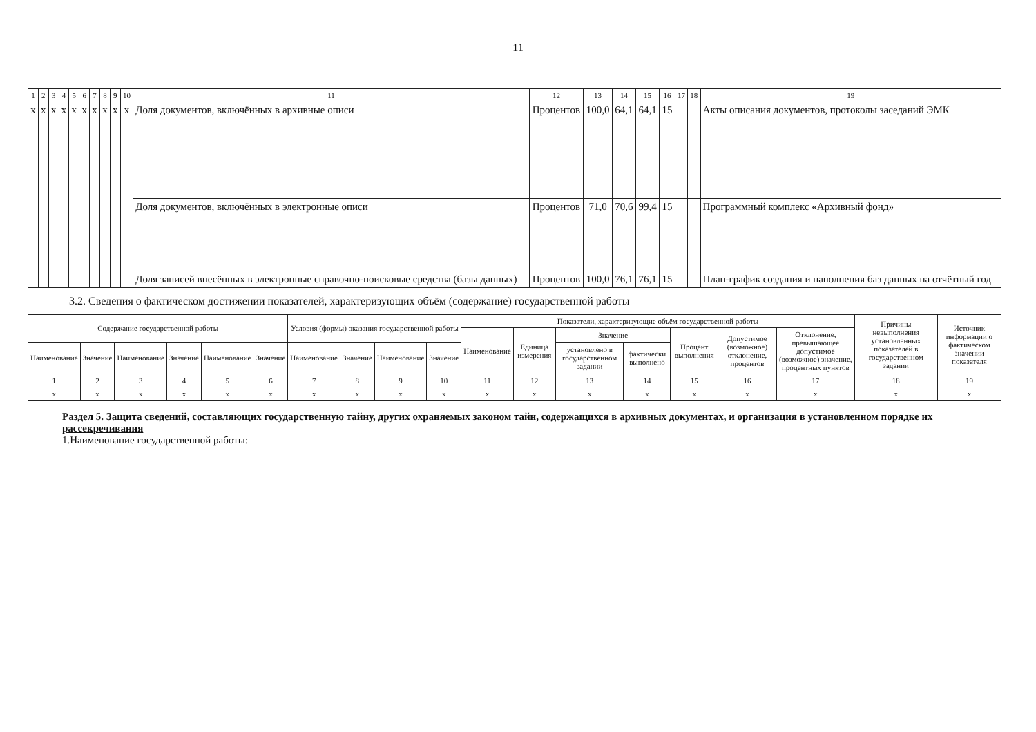11
| 1 | 2 | 3 | 4 | 5 | 6 | 7 | 8 | 9 | 10 | 11 | 12 | 13 | 14 | 15 | 16 | 17 | 18 | 19 |
| x | x | x | x | x | x | x | x | x | x | Доля документов, включённых в архивные описи | Процентов | 100,0 | 64,1 | 64,1 | 15 | | | Акты описания документов, протоколы заседаний ЭМК |
| | | | | | | | | | | Доля документов, включённых в электронные описи | Процентов | 71,0 | 70,6 | 99,4 | 15 | | | Программный комплекс «Архивный фонд» |
| | | | | | | | | | | Доля записей внесённых в электронные справочно-поисковые средства (базы данных) | Процентов | 100,0 | 76,1 | 76,1 | 15 | | | План-график создания и наполнения баз данных на отчётный год |
3.2. Сведения о фактическом достижении показателей, характеризующих объём (содержание) государственной работы
| Содержание государственной работы | | | | | | Условия (формы) оказания государственной работы | | | | Показатели, характеризующие объём государственной работы | | | | | | | Причины невыполнения установленных показателей в государственном задании | Источник информации о фактическом значении показателя |
| --- | --- | --- | --- | --- | --- | --- | --- | --- | --- | --- | --- | --- | --- | --- | --- | --- | --- | --- |
| | | | | | | | | | | Наименование | Единица измерения | Значение | | Процент выполнения | Допустимое (возможное) отклонение, процентов | Отклонение, превышающее допустимое (возможное) значение, процентных пунктов | | |
| Наименование | Значение | Наименование | Значение | Наименование | Значение | Наименование | Значение | Наименование | Значение | | | установлено в государственном задании | фактически выполнено | | | | | |
| 1 | 2 | 3 | 4 | 5 | 6 | 7 | 8 | 9 | 10 | 11 | 12 | 13 | 14 | 15 | 16 | 17 | 18 | 19 |
| x | x | x | x | x | x | x | x | x | x | x | x | x | x | x | x | x | x | x |
Раздел 5. Защита сведений, составляющих государственную тайну, других охраняемых законом тайн, содержащихся в архивных документах, и организация в установленном порядке их рассекречивания
1.Наименование государственной работы: